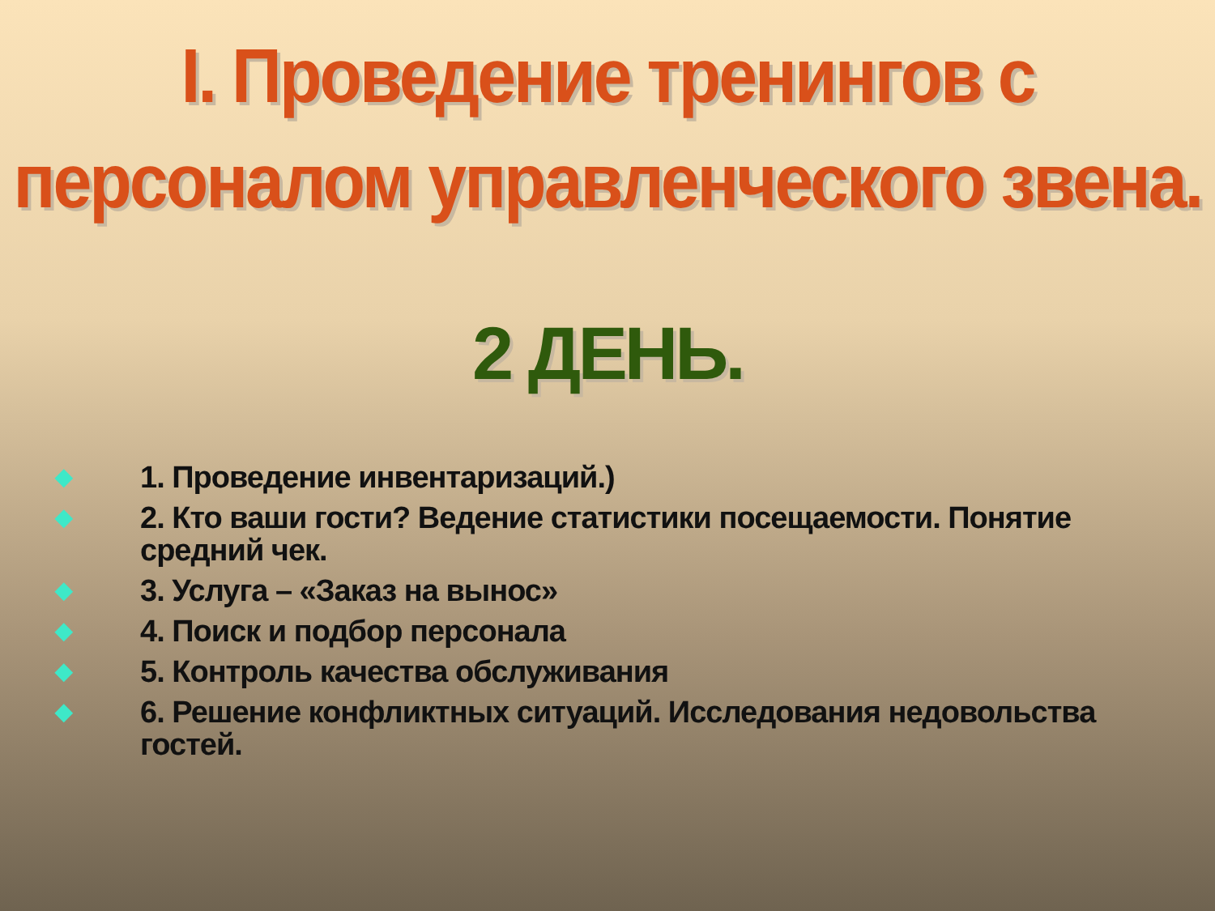I. Проведение тренингов с персоналом управленческого звена.
2 ДЕНЬ.
◆ 1. Проведение инвентаризаций.)
◆ 2. Кто ваши гости? Ведение статистики посещаемости. Понятие средний чек.
◆ 3. Услуга – «Заказ на вынос»
◆ 4. Поиск и подбор персонала
◆ 5. Контроль качества обслуживания
◆ 6. Решение конфликтных ситуаций. Исследования недовольства гостей.